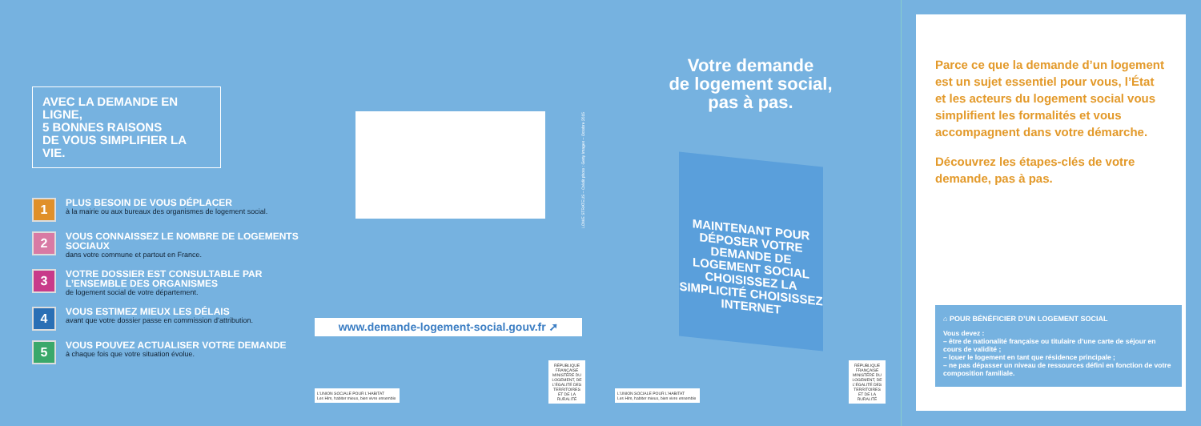AVEC LA DEMANDE EN LIGNE,
5 BONNES RAISONS
DE VOUS SIMPLIFIER LA VIE.
1
PLUS BESOIN DE VOUS DÉPLACER
à la mairie ou aux bureaux des organismes de logement social.
2
VOUS CONNAISSEZ LE NOMBRE DE LOGEMENTS SOCIAUX
dans votre commune et partout en France.
3
VOTRE DOSSIER EST CONSULTABLE PAR L’ENSEMBLE DES ORGANISMES
de logement social de votre département.
4
VOUS ESTIMEZ MIEUX LES DÉLAIS
avant que votre dossier passe en commission d’attribution.
5
VOUS POUVEZ ACTUALISER VOTRE DEMANDE
à chaque fois que votre situation évolue.
LOWE STRATEUS – Crédit photo : Getty Images – Octobre 2015
www.demande-logement-social.gouv.fr ➚
L’UNION SOCIALE POUR L’HABITAT
Les Hlm, habiter mieux, bien vivre ensemble
RÉPUBLIQUE FRANÇAISE
MINISTÈRE DU LOGEMENT, DE L’ÉGALITÉ DES TERRITOIRES ET DE LA RURALITÉ
Votre demande
de logement social,
pas à pas.
MAINTENANT POUR DÉPOSER VOTRE DEMANDE DE LOGEMENT SOCIAL CHOISISSEZ LA SIMPLICITÉ CHOISISSEZ INTERNET
L’UNION SOCIALE POUR L’HABITAT
Les Hlm, habiter mieux, bien vivre ensemble
RÉPUBLIQUE FRANÇAISE
MINISTÈRE DU LOGEMENT, DE L’ÉGALITÉ DES TERRITOIRES ET DE LA RURALITÉ
Parce ce que la demande d’un logement est un sujet essentiel pour vous, l’État et les acteurs du logement social vous simplifient les formalités et vous accompagnent dans votre démarche.
Découvrez les étapes-clés de votre demande, pas à pas.
⌂ POUR BÉNÉFICIER D’UN LOGEMENT SOCIAL
Vous devez :
– être de nationalité française ou titulaire d’une carte de séjour en cours de validité ;
– louer le logement en tant que résidence principale ;
– ne pas dépasser un niveau de ressources défini en fonction de votre composition familiale.